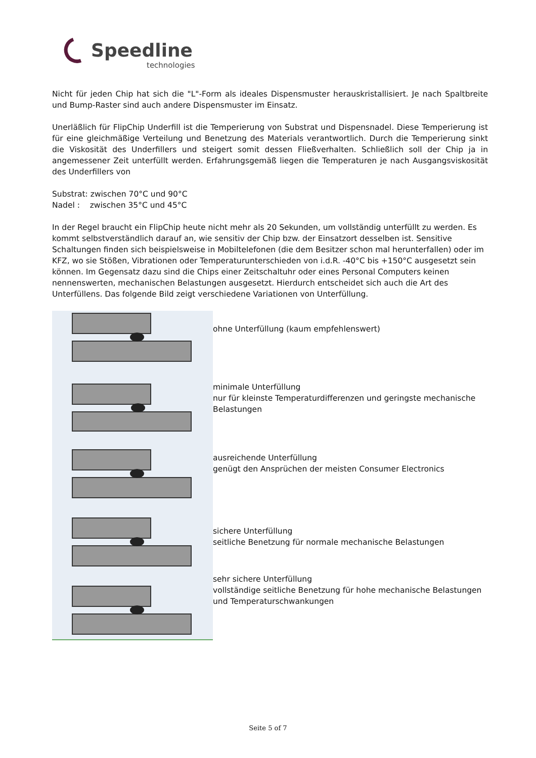Speedline
technologies
Nicht für jeden Chip hat sich die "L"-Form als ideales Dispensmuster herauskristallisiert. Je nach Spaltbreite und Bump-Raster sind auch andere Dispensmuster im Einsatz.
Unerläßlich für FlipChip Underfill ist die Temperierung von Substrat und Dispensnadel. Diese Temperierung ist für eine gleichmäßige Verteilung und Benetzung des Materials verantwortlich. Durch die Temperierung sinkt die Viskosität des Underfillers und steigert somit dessen Fließverhalten. Schließlich soll der Chip ja in angemessener Zeit unterfüllt werden. Erfahrungsgemäß liegen die Temperaturen je nach Ausgangsviskosität des Underfillers von
Substrat: zwischen 70°C und 90°C
Nadel : zwischen 35°C und 45°C
In der Regel braucht ein FlipChip heute nicht mehr als 20 Sekunden, um vollständig unterfüllt zu werden. Es kommt selbstverständlich darauf an, wie sensitiv der Chip bzw. der Einsatzort desselben ist. Sensitive Schaltungen finden sich beispielsweise in Mobiltelefonen (die dem Besitzer schon mal herunterfallen) oder im KFZ, wo sie Stößen, Vibrationen oder Temperaturunterschieden von i.d.R. -40°C bis +150°C ausgesetzt sein können. Im Gegensatz dazu sind die Chips einer Zeitschaltuhr oder eines Personal Computers keinen nennenswerten, mechanischen Belastungen ausgesetzt. Hierdurch entscheidet sich auch die Art des Unterfüllens. Das folgende Bild zeigt verschiedene Variationen von Unterfüllung.
ohne Unterfüllung (kaum empfehlenswert)
minimale Unterfüllung
nur für kleinste Temperaturdifferenzen und geringste mechanische Belastungen
ausreichende Unterfüllung
genügt den Ansprüchen der meisten Consumer Electronics
sichere Unterfüllung
seitliche Benetzung für normale mechanische Belastungen
sehr sichere Unterfüllung
vollständige seitliche Benetzung für hohe mechanische Belastungen und Temperaturschwankungen
Seite 5 of 7